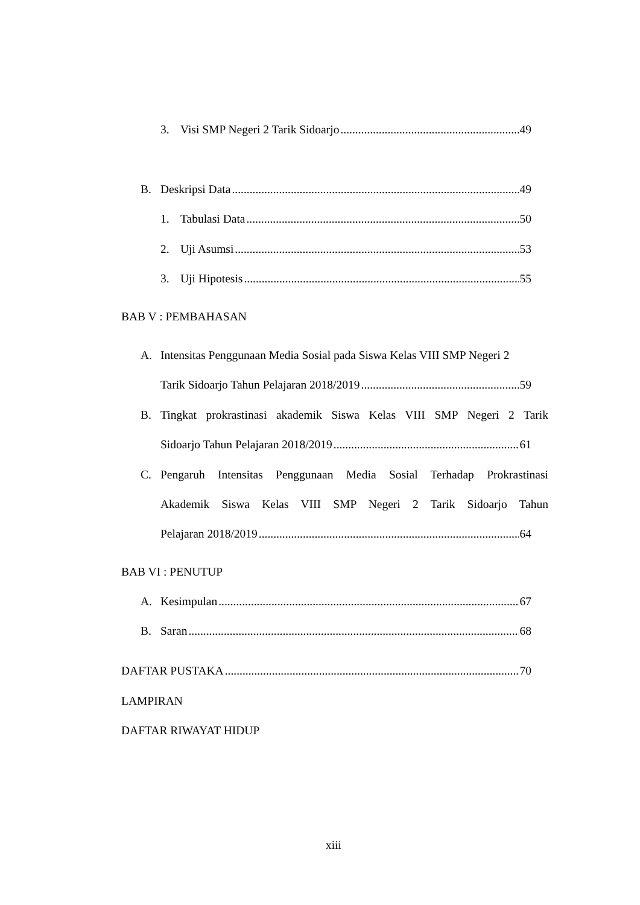3. Visi SMP Negeri 2 Tarik Sidoarjo 49
B. Deskripsi Data 49
1. Tabulasi Data 50
2. Uji Asumsi 53
3. Uji Hipotesis 55
BAB V : PEMBAHASAN
A. Intensitas Penggunaan Media Sosial pada Siswa Kelas VIII SMP Negeri 2
Tarik Sidoarjo Tahun Pelajaran 2018/2019 59
B. Tingkat prokrastinasi akademik Siswa Kelas VIII SMP Negeri 2 Tarik
Sidoarjo Tahun Pelajaran 2018/2019 61
C. Pengaruh Intensitas Penggunaan Media Sosial Terhadap Prokrastinasi
Akademik Siswa Kelas VIII SMP Negeri 2 Tarik Sidoarjo Tahun
Pelajaran 2018/2019 64
BAB VI : PENUTUP
A. Kesimpulan 67
B. Saran 68
DAFTAR PUSTAKA 70
LAMPIRAN
DAFTAR RIWAYAT HIDUP
xiii